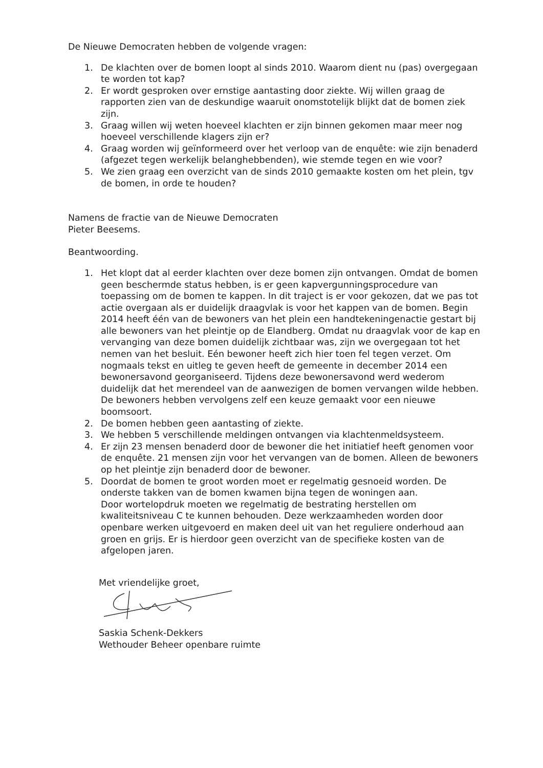De Nieuwe Democraten hebben de volgende vragen:
1. De klachten over de bomen loopt al sinds 2010. Waarom dient nu (pas) overgegaan te worden tot kap?
2. Er wordt gesproken over ernstige aantasting door ziekte. Wij willen graag de rapporten zien van de deskundige waaruit onomstotelijk blijkt dat de bomen ziek zijn.
3. Graag willen wij weten hoeveel klachten er zijn binnen gekomen maar meer nog hoeveel verschillende klagers zijn er?
4. Graag worden wij geïnformeerd over het verloop van de enquête: wie zijn benaderd (afgezet tegen werkelijk belanghebbenden), wie stemde tegen en wie voor?
5. We zien graag een overzicht van de sinds 2010 gemaakte kosten om het plein, tgv de bomen, in orde te houden?
Namens de fractie van de Nieuwe Democraten
Pieter Beesems.
Beantwoording.
1. Het klopt dat al eerder klachten over deze bomen zijn ontvangen. Omdat de bomen geen beschermde status hebben, is er geen kapvergunningsprocedure van toepassing om de bomen te kappen. In dit traject is er voor gekozen, dat we pas tot actie overgaan als er duidelijk draagvlak is voor het kappen van de bomen. Begin 2014 heeft één van de bewoners van het plein een handtekeningenactie gestart bij alle bewoners van het pleintje op de Elandberg. Omdat nu draagvlak voor de kap en vervanging van deze bomen duidelijk zichtbaar was, zijn we overgegaan tot het nemen van het besluit. Eén bewoner heeft zich hier toen fel tegen verzet. Om nogmaals tekst en uitleg te geven heeft de gemeente in december 2014 een bewonersavond georganiseerd. Tijdens deze bewonersavond werd wederom duidelijk dat het merendeel van de aanwezigen de bomen vervangen wilde hebben. De bewoners hebben vervolgens zelf een keuze gemaakt voor een nieuwe boomsoort.
2. De bomen hebben geen aantasting of ziekte.
3. We hebben 5 verschillende meldingen ontvangen via klachtenmeldsysteem.
4. Er zijn 23 mensen benaderd door de bewoner die het initiatief heeft genomen voor de enquête. 21 mensen zijn voor het vervangen van de bomen. Alleen de bewoners op het pleintje zijn benaderd door de bewoner.
5. Doordat de bomen te groot worden moet er regelmatig gesnoeid worden. De onderste takken van de bomen kwamen bijna tegen de woningen aan.
Door wortelopdruk moeten we regelmatig de bestrating herstellen om kwaliteitsniveau C te kunnen behouden. Deze werkzaamheden worden door openbare werken uitgevoerd en maken deel uit van het reguliere onderhoud aan groen en grijs. Er is hierdoor geen overzicht van de specifieke kosten van de afgelopen jaren.
Met vriendelijke groet,
Saskia Schenk-Dekkers
Wethouder Beheer openbare ruimte